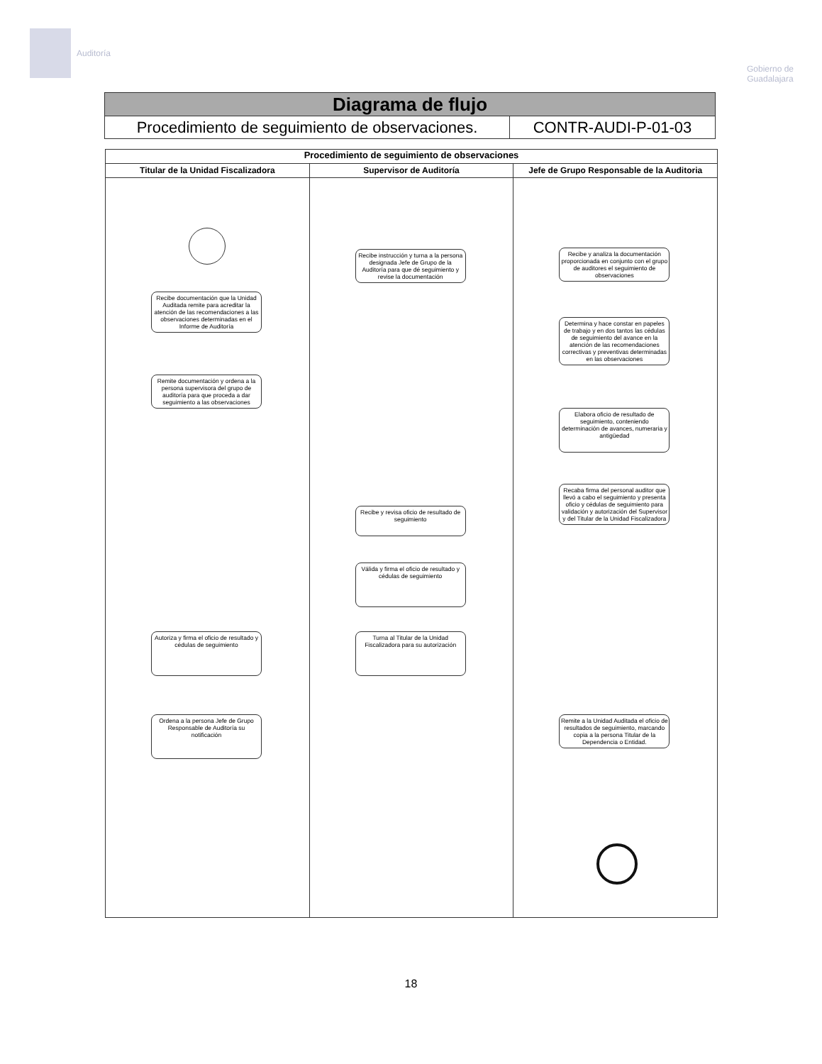Auditoría
Gobierno de
Guadalajara
Diagrama de flujo
Procedimiento de seguimiento de observaciones.
CONTR-AUDI-P-01-03
Procedimiento de seguimiento de observaciones
Titular de la Unidad Fiscalizadora
Recibe documentación que la Unidad Auditada remite para acreditar la atención de las recomendaciones a las observaciones determinadas en el Informe de Auditoría
Remite documentación y ordena a la persona supervisora del grupo de auditoría para que proceda a dar seguimiento a las observaciones
Autoriza y firma el oficio de resultado y cédulas de seguimiento
Ordena a la persona Jefe de Grupo Responsable de Auditoría su notificación
Supervisor de Auditoría
Recibe instrucción y turna a la persona designada Jefe de Grupo de la Auditoría para que dé seguimiento y revise la documentación
Recibe y revisa oficio de resultado de seguimiento
Válida y firma el oficio de resultado y cédulas de seguimiento
Turna al Titular de la Unidad Fiscalizadora para su autorización
Jefe de Grupo Responsable de la Auditoria
Recibe y analiza la documentación proporcionada en conjunto con el grupo de auditores el seguimiento de observaciones
Determina y hace constar en papeles de trabajo y en dos tantos las cédulas de seguimiento del avance en la atención de las recomendaciones correctivas y preventivas determinadas en las observaciones
Elabora oficio de resultado de seguimiento, conteniendo determinación de avances, numeraria y antigüedad
Recaba firma del personal auditor que llevó a cabo el seguimiento y presenta oficio y cédulas de seguimiento para validación y autorización del Supervisor y del Titular de la Unidad Fiscalizadora
Remite a la Unidad Auditada el oficio de resultados de seguimiento, marcando copia a la persona Titular de la Dependencia o Entidad.
18